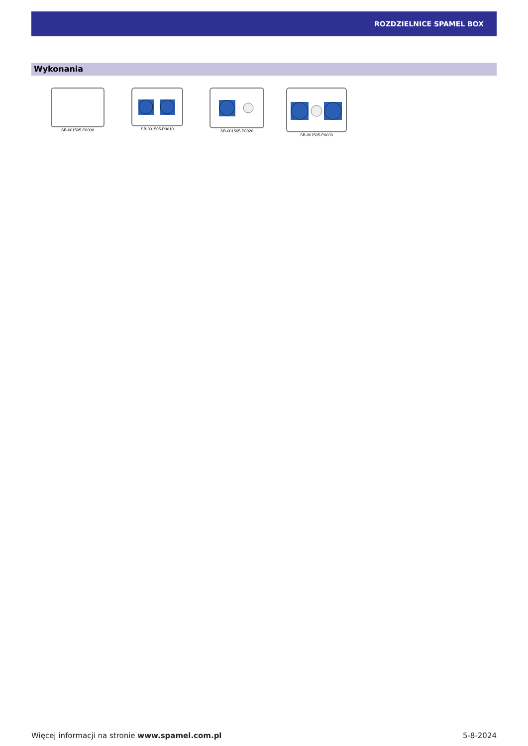ROZDZIELNICE SPAMEL BOX
Wykonania
SB-001505-P0000 SB-001505-P0010 SB-001505-P0020 SB-001505-P0030
Więcej informacji na stronie www.spamel.com.pl 5-8-2024